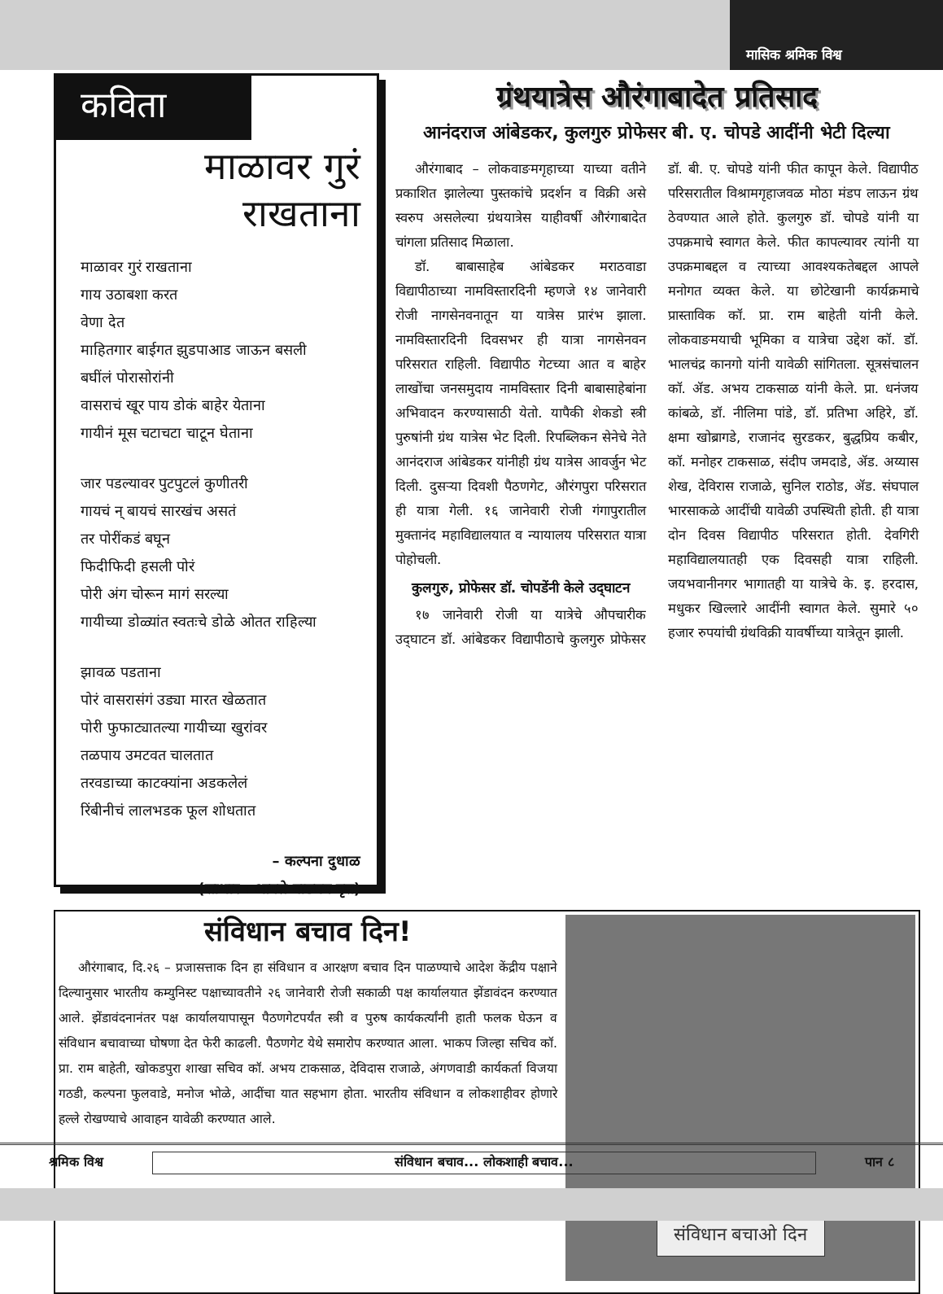मासिक श्रमिक विश्व
कविता
माळावर गुरं
राखताना
माळावर गुरं राखताना
गाय उठाबशा करत
वेणा देत
माहितगार बाईगत झुडपाआड जाऊन बसली
बघींलं पोरासोरांनी
वासराचं खूर पाय डोकं बाहेर येताना
गायीनं मूस चटाचटा चाटून घेताना
जार पडल्यावर पुटपुटलं कुणीतरी
गायचं न् बायचं सारखंच असतं
तर पोरींकडं बघून
फिदीफिदी हसली पोरं
पोरी अंग चोरून मागं सरल्या
गायीच्या डोळ्यांत स्वतःचे डोळे ओतत राहिल्या
झावळ पडताना
पोरं वासरासंगं उड्या मारत खेळतात
पोरी फुफाट्यातल्या गायीच्या खुरांवर
तळपाय उमटवत चालतात
तरवडाच्या काटक्यांना अडकलेलं
रिंबीनीचं लालभडक फूल शोधतात
– कल्पना दुधाळ
(साभार : आपले वाङमय वृत्त)
ग्रंथयात्रेस औरंगाबादेत प्रतिसाद
आनंदराज आंबेडकर, कुलगुरु प्रोफेसर बी. ए. चोपडे आदींनी भेटी दिल्या
औरंगाबाद – लोकवाङमगृहाच्या याच्या वतीने प्रकाशित झालेल्या पुस्तकांचे प्रदर्शन व विक्री असे स्वरुप असलेल्या ग्रंथयात्रेस याहीवर्षी औरंगाबादेत चांगला प्रतिसाद मिळाला.
डॉ. बाबासाहेब आंबेडकर मराठवाडा विद्यापीठाच्या नामविस्तारदिनी म्हणजे १४ जानेवारी रोजी नागसेनवनातून या यात्रेस प्रारंभ झाला. नामविस्तारदिनी दिवसभर ही यात्रा नागसेनवन परिसरात राहिली. विद्यापीठ गेटच्या आत व बाहेर लाखोंचा जनसमुदाय नामविस्तार दिनी बाबासाहेबांना अभिवादन करण्यासाठी येतो. यापैकी शेकडो स्त्री पुरुषांनी ग्रंथ यात्रेस भेट दिली. रिपब्लिकन सेनेचे नेते आनंदराज आंबेडकर यांनीही ग्रंथ यात्रेस आवर्जुन भेट दिली. दुसऱ्या दिवशी पैठणगेट, औरंगपुरा परिसरात ही यात्रा गेली. १६ जानेवारी रोजी गंगापुरातील मुक्तानंद महाविद्यालयात व न्यायालय परिसरात यात्रा पोहोचली.
कुलगुरु, प्रोफेसर डॉ. चोपडेंनी केले उद्‌घाटन
१७ जानेवारी रोजी या यात्रेचे औपचारीक उद्‌घाटन डॉ. आंबेडकर विद्यापीठाचे कुलगुरु प्रोफेसर डॉ. बी. ए. चोपडे यांनी फीत कापून केले. विद्यापीठ परिसरातील विश्रामगृहाजवळ मोठा मंडप लाऊन ग्रंथ ठेवण्यात आले होते. कुलगुरु डॉ. चोपडे यांनी या उपक्रमाचे स्वागत केले. फीत कापल्यावर त्यांनी या उपक्रमाबद्दल व त्याच्या आवश्यकतेबद्दल आपले मनोगत व्यक्त केले. या छोटेखानी कार्यक्रमाचे प्रास्ताविक कॉ. प्रा. राम बाहेती यांनी केले. लोकवाङमयाची भूमिका व यात्रेचा उद्देश कॉ. डॉ. भालचंद्र कानगो यांनी यावेळी सांगितला. सूत्रसंचालन कॉ. ॲड. अभय टाकसाळ यांनी केले. प्रा. धनंजय कांबळे, डॉ. नीलिमा पांडे, डॉ. प्रतिभा अहिरे, डॉ. क्षमा खोब्रागडे, राजानंद सुरडकर, बुद्धप्रिय कबीर, कॉ. मनोहर टाकसाळ, संदीप जमदाडे, ॲड. अय्यास शेख, देविरास राजाळे, सुनिल राठोड, ॲड. संघपाल भारसाकळे आदींची यावेळी उपस्थिती होती. ही यात्रा दोन दिवस विद्यापीठ परिसरात होती. देवगिरी महाविद्यालयातही एक दिवसही यात्रा राहिली. जयभवानीनगर भागातही या यात्रेचे के. इ. हरदास, मधुकर खिल्लारे आदींनी स्वागत केले. सुमारे ५० हजार रुपयांची ग्रंथविक्री यावर्षीच्या यात्रेतून झाली.
संविधान बचाव दिन!
औरंगाबाद, दि.२६ – प्रजासत्ताक दिन हा संविधान व आरक्षण बचाव दिन पाळण्याचे आदेश केंद्रीय पक्षाने दिल्यानुसार भारतीय कम्युनिस्ट पक्षाच्यावतीने २६ जानेवारी रोजी सकाळी पक्ष कार्यालयात झेंडावंदन करण्यात आले. झेंडावंदनानंतर पक्ष कार्यालयापासून पैठणगेटपर्यंत स्त्री व पुरुष कार्यकर्त्यांनी हाती फलक घेऊन व संविधान बचावाच्या घोषणा देत फेरी काढली. पैठणगेट येथे समारोप करण्यात आला. भाकप जिल्हा सचिव कॉ. प्रा. राम बाहेती, खोकडपुरा शाखा सचिव कॉ. अभय टाकसाळ, देविदास राजाळे, अंगणवाडी कार्यकर्ता विजया गठडी, कल्पना फुलवाडे, मनोज भोळे, आदींचा यात सहभाग होता. भारतीय संविधान व लोकशाहीवर होणारे हल्ले रोखण्याचे आवाहन यावेळी करण्यात आले.
संविधान बचाओ दिन
श्रमिक विश्व संविधान बचाव... लोकशाही बचाव... पान ८